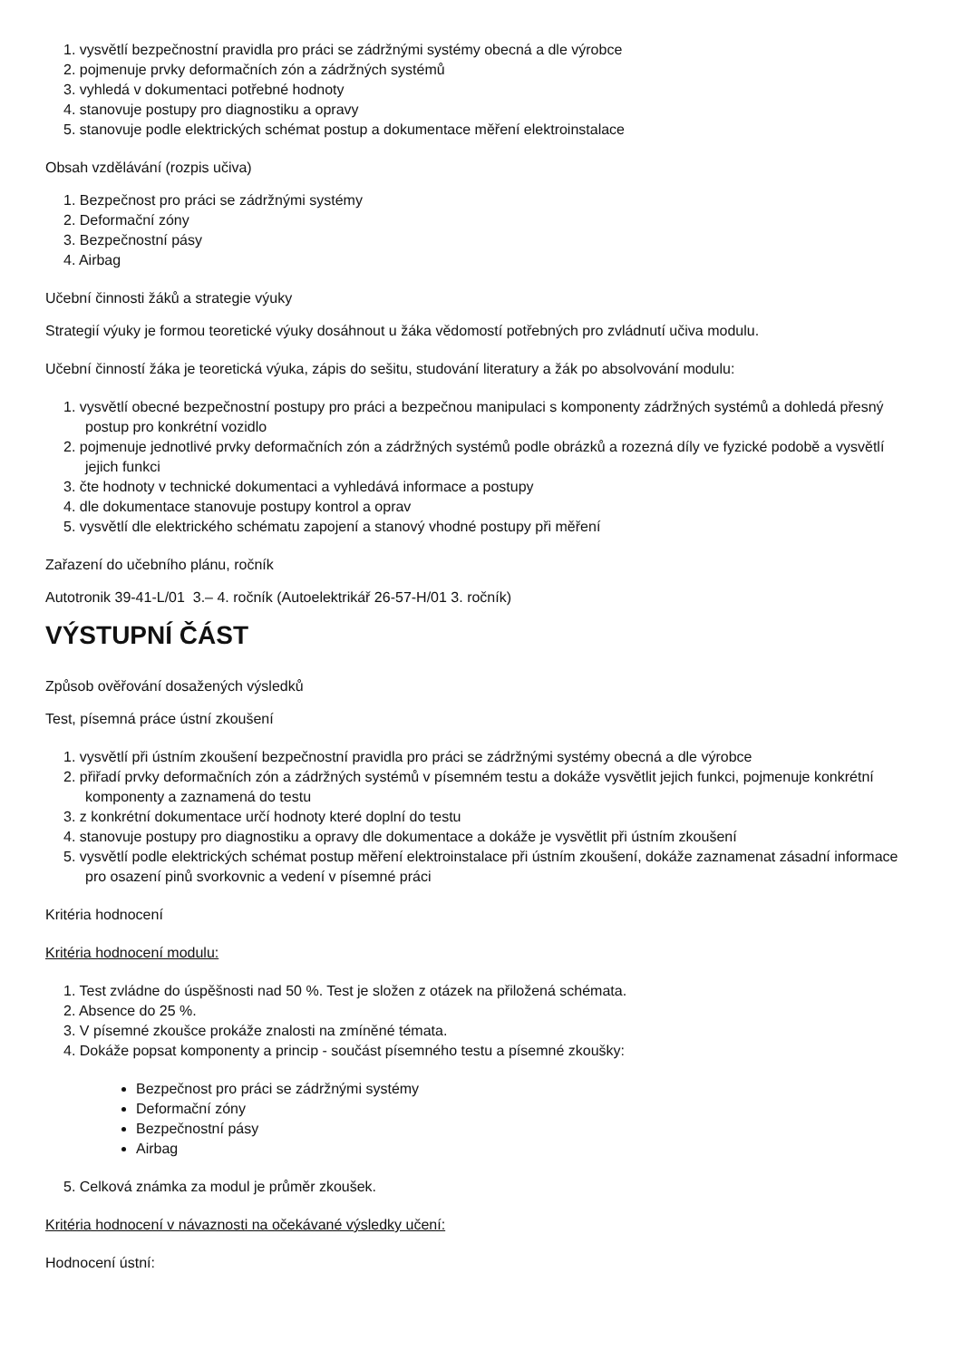1. vysvětlí bezpečnostní pravidla pro práci se zádržnými systémy obecná a dle výrobce
2. pojmenuje prvky deformačních zón a zádržných systémů
3. vyhledá v dokumentaci potřebné hodnoty
4. stanovuje postupy pro diagnostiku a opravy
5. stanovuje podle elektrických schémat postup a dokumentace měření elektroinstalace
Obsah vzdělávání (rozpis učiva)
1. Bezpečnost pro práci se zádržnými systémy
2. Deformační zóny
3. Bezpečnostní pásy
4. Airbag
Učební činnosti žáků a strategie výuky
Strategií výuky je formou teoretické výuky dosáhnout u žáka vědomostí potřebných pro zvládnutí učiva modulu.
Učební činností žáka je teoretická výuka, zápis do sešitu, studování literatury a žák po absolvování modulu:
1. vysvětlí obecné bezpečnostní postupy pro práci a bezpečnou manipulaci s komponenty zádržných systémů a dohledá přesný postup pro konkrétní vozidlo
2. pojmenuje jednotlivé prvky deformačních zón a zádržných systémů podle obrázků a rozezná díly ve fyzické podobě a vysvětlí jejich funkci
3. čte hodnoty v technické dokumentaci a vyhledává informace a postupy
4. dle dokumentace stanovuje postupy kontrol a oprav
5. vysvětlí dle elektrického schématu zapojení a stanový vhodné postupy při měření
Zařazení do učebního plánu, ročník
Autotronik 39-41-L/01 3.– 4. ročník (Autoelektrikář 26-57-H/01 3. ročník)
VÝSTUPNÍ ČÁST
Způsob ověřování dosažených výsledků
Test, písemná práce ústní zkoušení
1. vysvětlí při ústním zkoušení bezpečnostní pravidla pro práci se zádržnými systémy obecná a dle výrobce
2. přiřadí prvky deformačních zón a zádržných systémů v písemném testu a dokáže vysvětlit jejich funkci, pojmenuje konkrétní komponenty a zaznamená do testu
3. z konkrétní dokumentace určí hodnoty které doplní do testu
4. stanovuje postupy pro diagnostiku a opravy dle dokumentace a dokáže je vysvětlit při ústním zkoušení
5. vysvětlí podle elektrických schémat postup měření elektroinstalace při ústním zkoušení, dokáže zaznamenat zásadní informace pro osazení pinů svorkovnic a vedení v písemné práci
Kritéria hodnocení
Kritéria hodnocení modulu:
1. Test zvládne do úspěšnosti nad 50 %. Test je složen z otázek na přiložená schémata.
2. Absence do 25 %.
3. V písemné zkoušce prokáže znalosti na zmíněné témata.
4. Dokáže popsat komponenty a princip - součást písemného testu a písemné zkoušky:
Bezpečnost pro práci se zádržnými systémy
Deformační zóny
Bezpečnostní pásy
Airbag
5. Celková známka za modul je průměr zkoušek.
Kritéria hodnocení v návaznosti na očekávané výsledky učení:
Hodnocení ústní: